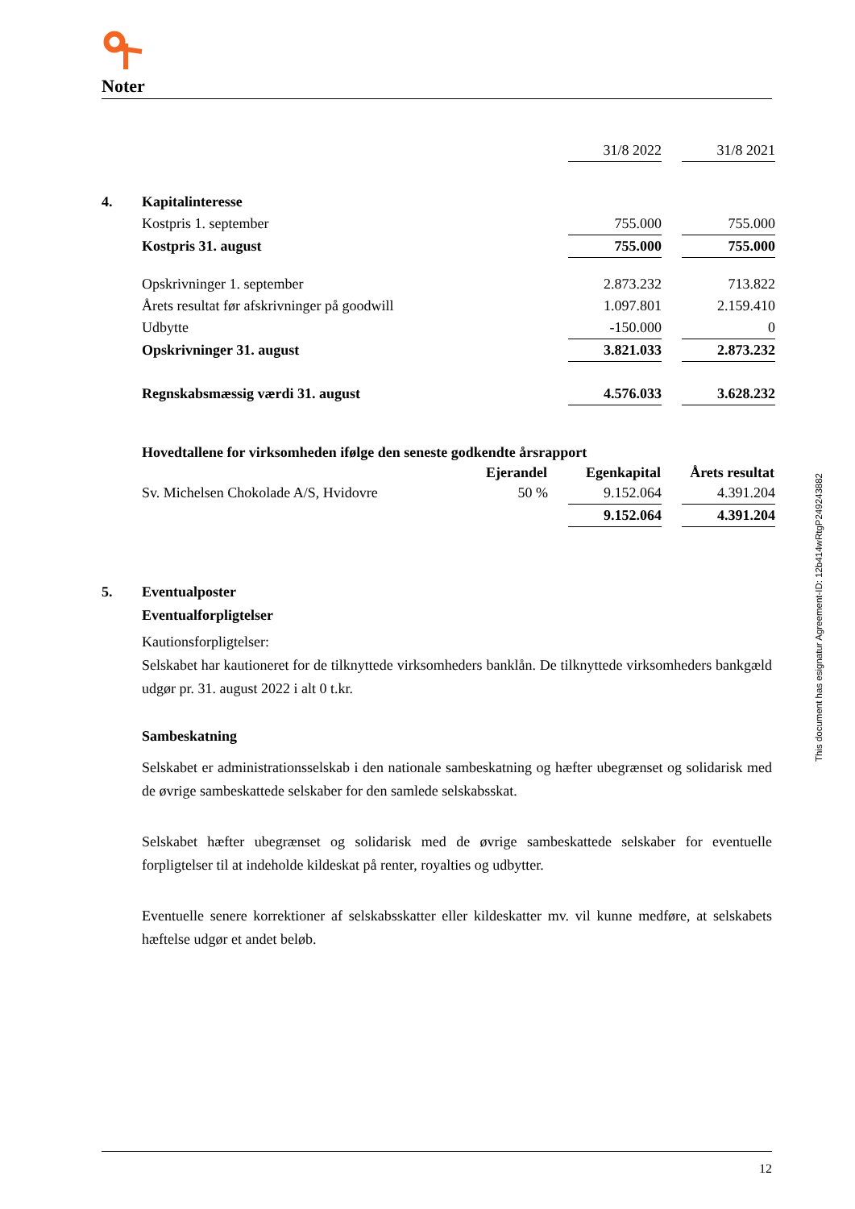Noter
| | | 31/8 2022 | | 31/8 2021 |
| 4. | Kapitalinteresse | | | |
| | Kostpris 1. september | 755.000 | | 755.000 |
| | Kostpris 31. august | 755.000 | | 755.000 |
| | Opskrivninger 1. september | 2.873.232 | | 713.822 |
| | Årets resultat før afskrivninger på goodwill | 1.097.801 | | 2.159.410 |
| | Udbytte | -150.000 | | 0 |
| | Opskrivninger 31. august | 3.821.033 | | 2.873.232 |
| | Regnskabsmæssig værdi 31. august | 4.576.033 | | 3.628.232 |
| | Hovedtallene for virksomheden ifølge den seneste godkendte årsrapport | | | |
| | | Ejerandel | | Egenkapital | | Årets resultat |
| | Sv. Michelsen Chokolade A/S, Hvidovre | 50 % | | 9.152.064 | | 4.391.204 |
| | | | | 9.152.064 | | 4.391.204 |
5. Eventualposter
Eventualforpligtelser
Kautionsforpligtelser:
Selskabet har kautioneret for de tilknyttede virksomheders banklån. De tilknyttede virksomheders bankgæld udgør pr. 31. august 2022 i alt 0 t.kr.
Sambeskatning
Selskabet er administrationsselskab i den nationale sambeskatning og hæfter ubegrænset og solidarisk med de øvrige sambeskattede selskaber for den samlede selskabsskat.
Selskabet hæfter ubegrænset og solidarisk med de øvrige sambeskattede selskaber for eventuelle forpligtelser til at indeholde kildeskat på renter, royalties og udbytter.
Eventuelle senere korrektioner af selskabsskatter eller kildeskatter mv. vil kunne medføre, at selskabets hæftelse udgør et andet beløb.
This document has esignatur Agreement-ID: 12b414wRtgP249243882
12